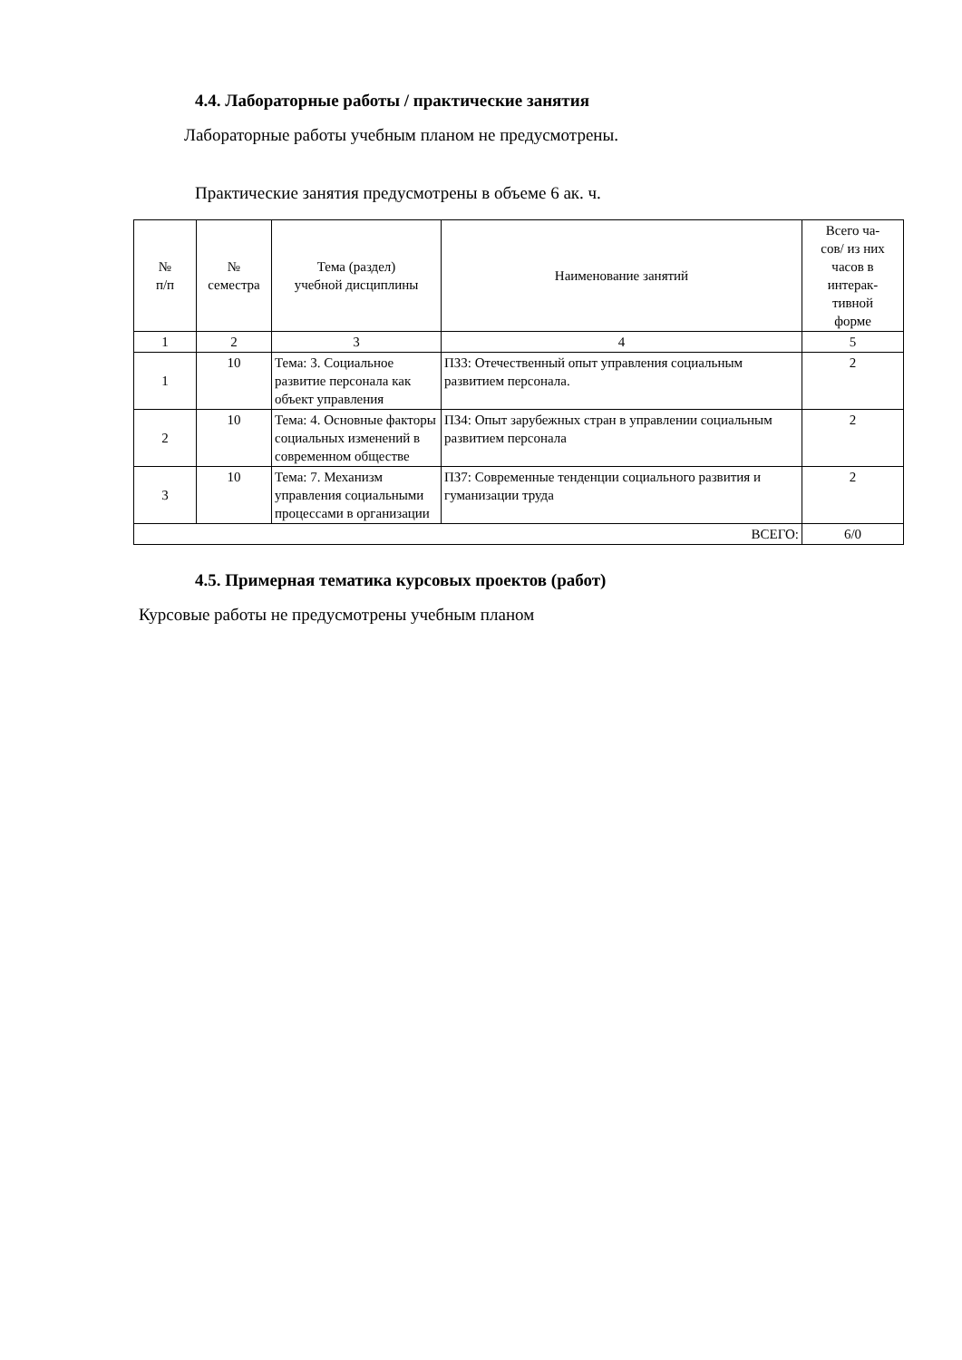4.4. Лабораторные работы / практические занятия
Лабораторные работы учебным планом не предусмотрены.
Практические занятия предусмотрены в объеме 6 ак. ч.
| № п/п | № семестра | Тема (раздел) учебной дисциплины | Наименование занятий | Всего ча- сов/ из них часов в интерак- тивной форме |
| 1 | 2 | 3 | 4 | 5 |
| 1 | 10 | Тема: 3. Социальное развитие персонала как объект управления | ПЗ3: Отечественный опыт управления социальным развитием персонала. | 2 |
| 2 | 10 | Тема: 4. Основные факторы социальных изменений в современном обществе | ПЗ4: Опыт зарубежных стран в управлении социальным развитием персонала | 2 |
| 3 | 10 | Тема: 7. Механизм управления социальными процессами в организации | ПЗ7: Современные тенденции социального развития и гуманизации труда | 2 |
| ВСЕГО: | | | | 6/0 |
4.5. Примерная тематика курсовых проектов (работ)
Курсовые работы не предусмотрены учебным планом